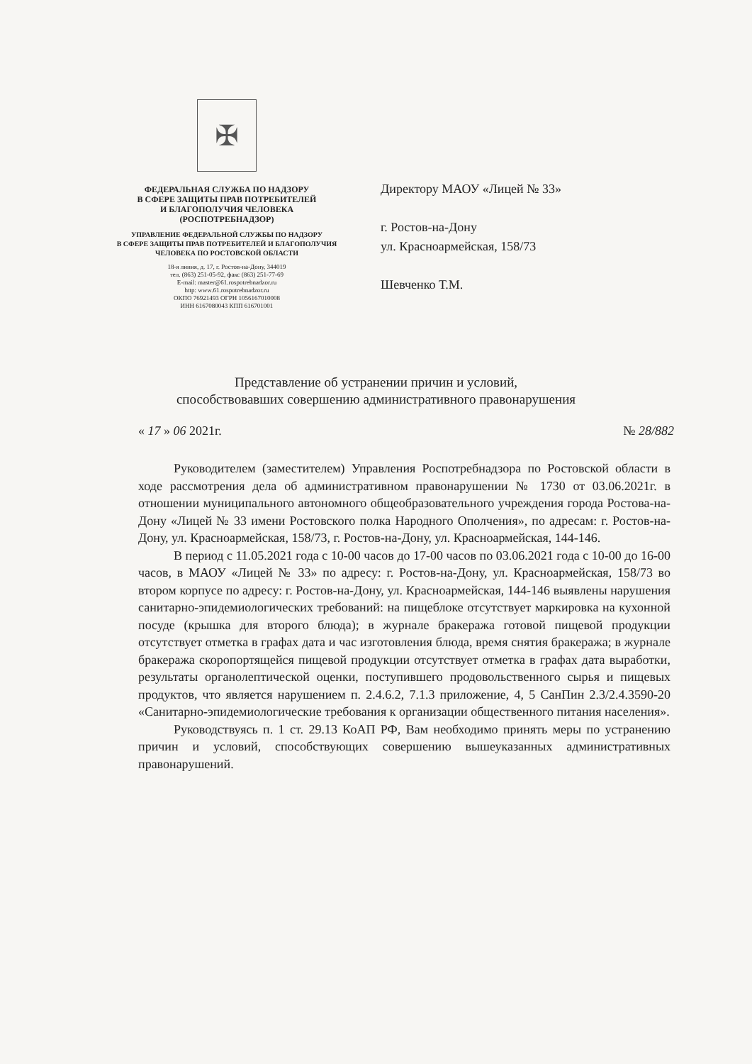✠
ФЕДЕРАЛЬНАЯ СЛУЖБА ПО НАДЗОРУ
В СФЕРЕ ЗАЩИТЫ ПРАВ ПОТРЕБИТЕЛЕЙ
И БЛАГОПОЛУЧИЯ ЧЕЛОВЕКА
(РОСПОТРЕБНАДЗОР)
УПРАВЛЕНИЕ ФЕДЕРАЛЬНОЙ СЛУЖБЫ ПО НАДЗОРУ
В СФЕРЕ ЗАЩИТЫ ПРАВ ПОТРЕБИТЕЛЕЙ И БЛАГОПОЛУЧИЯ
ЧЕЛОВЕКА ПО РОСТОВСКОЙ ОБЛАСТИ
18-я линия, д. 17, г. Ростов-на-Дону, 344019
тел. (863) 251-05-92, факс (863) 251-77-69
E-mail: master@61.rospotrebnadzor.ru
http: www.61.rospotrebnadzor.ru
ОКПО 76921493 ОГРН 1056167010008
ИНН 6167080043 КПП 616701001
Директору МАОУ «Лицей № 33»
г. Ростов-на-Дону
ул. Красноармейская, 158/73
Шевченко Т.М.
Представление об устранении причин и условий,
способствовавших совершению административного правонарушения
« 17 » 06 2021г. № 28/882
Руководителем (заместителем) Управления Роспотребнадзора по Ростовской области в ходе рассмотрения дела об административном правонарушении № 1730 от 03.06.2021г. в отношении муниципального автономного общеобразовательного учреждения города Ростова-на-Дону «Лицей № 33 имени Ростовского полка Народного Ополчения», по адресам: г. Ростов-на-Дону, ул. Красноармейская, 158/73, г. Ростов-на-Дону, ул. Красноармейская, 144-146.
В период с 11.05.2021 года с 10-00 часов до 17-00 часов по 03.06.2021 года с 10-00 до 16-00 часов, в МАОУ «Лицей № 33» по адресу: г. Ростов-на-Дону, ул. Красноармейская, 158/73 во втором корпусе по адресу: г. Ростов-на-Дону, ул. Красноармейская, 144-146 выявлены нарушения санитарно-эпидемиологических требований: на пищеблоке отсутствует маркировка на кухонной посуде (крышка для второго блюда); в журнале бракеража готовой пищевой продукции отсутствует отметка в графах дата и час изготовления блюда, время снятия бракеража; в журнале бракеража скоропортящейся пищевой продукции отсутствует отметка в графах дата выработки, результаты органолептической оценки, поступившего продовольственного сырья и пищевых продуктов, что является нарушением п. 2.4.6.2, 7.1.3 приложение, 4, 5 СанПин 2.3/2.4.3590-20 «Санитарно-эпидемиологические требования к организации общественного питания населения».
Руководствуясь п. 1 ст. 29.13 КоАП РФ, Вам необходимо принять меры по устранению причин и условий, способствующих совершению вышеуказанных административных правонарушений.